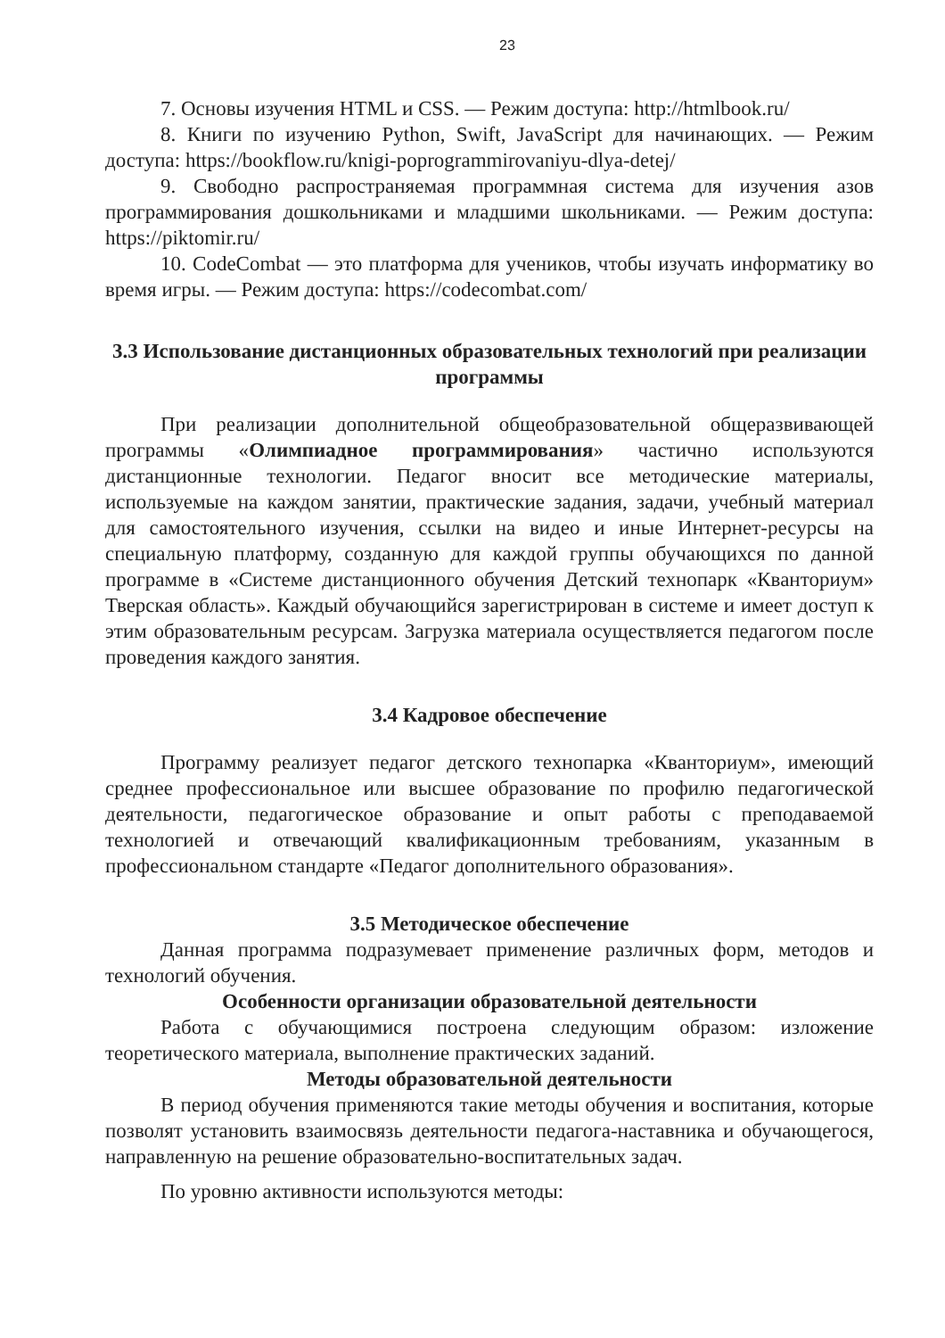23
7. Основы изучения HTML и CSS. — Режим доступа: http://htmlbook.ru/
8. Книги по изучению Python, Swift, JavaScript для начинающих. — Режим доступа: https://bookflow.ru/knigi-poprogrammirovaniyu-dlya-detej/
9. Свободно распространяемая программная система для изучения азов программирования дошкольниками и младшими школьниками. — Режим доступа: https://piktomir.ru/
10. CodeCombat — это платформа для учеников, чтобы изучать информатику во время игры. — Режим доступа: https://codecombat.com/
3.3 Использование дистанционных образовательных технологий при реализации программы
При реализации дополнительной общеобразовательной общеразвивающей программы «Олимпиадное программирования» частично используются дистанционные технологии. Педагог вносит все методические материалы, используемые на каждом занятии, практические задания, задачи, учебный материал для самостоятельного изучения, ссылки на видео и иные Интернет-ресурсы на специальную платформу, созданную для каждой группы обучающихся по данной программе в «Системе дистанционного обучения Детский технопарк «Кванториум» Тверская область». Каждый обучающийся зарегистрирован в системе и имеет доступ к этим образовательным ресурсам. Загрузка материала осуществляется педагогом после проведения каждого занятия.
3.4 Кадровое обеспечение
Программу реализует педагог детского технопарка «Кванториум», имеющий среднее профессиональное или высшее образование по профилю педагогической деятельности, педагогическое образование и опыт работы с преподаваемой технологией и отвечающий квалификационным требованиям, указанным в профессиональном стандарте «Педагог дополнительного образования».
3.5 Методическое обеспечение
Данная программа подразумевает применение различных форм, методов и технологий обучения.
Особенности организации образовательной деятельности
Работа с обучающимися построена следующим образом: изложение теоретического материала, выполнение практических заданий.
Методы образовательной деятельности
В период обучения применяются такие методы обучения и воспитания, которые позволят установить взаимосвязь деятельности педагога-наставника и обучающегося, направленную на решение образовательно-воспитательных задач.
По уровню активности используются методы: